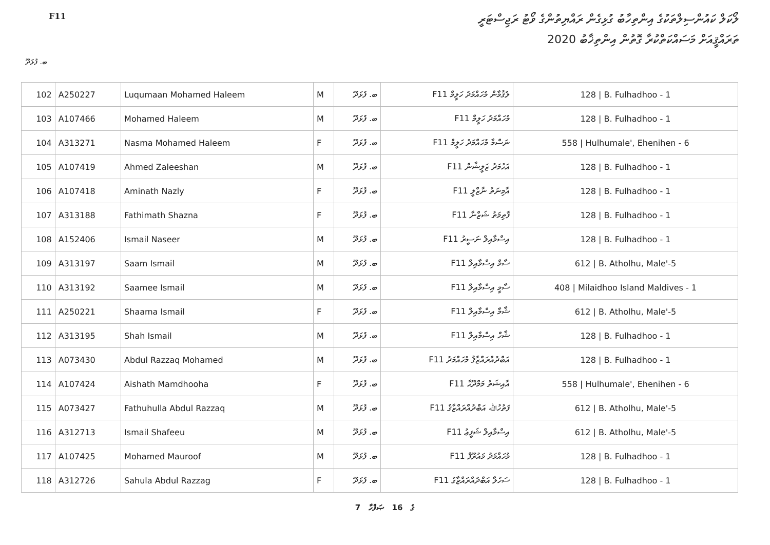F11
ލޯކަލް ކައުންސިލްތަކުގެ އިންތިހާބު ގުޅިގެން ރައްޔިތުންގެ ވޯޓު ރަޖިސްޓަރީ
ތަރައްޤީއަށް މަސައްކަތްކުރާ ގޮތުން އިންތިޚާބު 2020
ބ. ފުޅަދޫ
| 102 | A250227 | Luqumaan Mohamed Haleem | M | ބ. ފުޅަދޫ | F11 ލުޤުމާން މުހައްމަދު ހަލީމް | 128 / B. Fulhadhoo - 1 |
| 103 | A107466 | Mohamed Haleem | M | ބ. ފުޅަދޫ | F11 މުހައްމަދު ހަލީމް | 128 / B. Fulhadhoo - 1 |
| 104 | A313271 | Nasma Mohamed Haleem | F | ބ. ފުޅަދޫ | F11 ނަސްމާ މުހައްމަދު ހަލީމް | 558 / Hulhumale', Ehenihen - 6 |
| 105 | A107419 | Ahmed Zaleeshan | M | ބ. ފުޅަދޫ | F11 އަހުމަދު ޒަލީޝާން | 128 / B. Fulhadhoo - 1 |
| 106 | A107418 | Aminath Nazly | F | ބ. ފުޅަދޫ | F11 އާމިނަތު ނާޒްލީ | 128 / B. Fulhadhoo - 1 |
| 107 | A313188 | Fathimath Shazna | F | ބ. ފުޅަދޫ | F11 ފާތިމަތު ޝަޒްނާ | 128 / B. Fulhadhoo - 1 |
| 108 | A152406 | Ismail Naseer | M | ބ. ފުޅަދޫ | F11 އިސްމާއިލް ނަސީރު | 128 / B. Fulhadhoo - 1 |
| 109 | A313197 | Saam Ismail | M | ބ. ފުޅަދޫ | F11 ސާމް އިސްމާއިލް | 612 / B. Atholhu, Male'-5 |
| 110 | A313192 | Saamee Ismail | M | ބ. ފުޅަދޫ | F11 ސާމީ އިސްމާއިލް | 408 / Milaidhoo Island Maldives - 1 |
| 111 | A250221 | Shaama Ismail | F | ބ. ފުޅަދޫ | F11 ޝާމާ އިސްމާއިލް | 612 / B. Atholhu, Male'-5 |
| 112 | A313195 | Shah Ismail | M | ބ. ފުޅަދޫ | F11 ޝާހް އިސްމާއިލް | 128 / B. Fulhadhoo - 1 |
| 113 | A073430 | Abdul Razzaq Mohamed | M | ބ. ފުޅަދޫ | F11 އަބްދުއްރައްޒާޤު މުހައްމަދު | 128 / B. Fulhadhoo - 1 |
| 114 | A107424 | Aishath Mamdhooha | F | ބ. ފުޅަދޫ | F11 އާއިޝަތު މަމްދޫޙާ | 558 / Hulhumale', Ehenihen - 6 |
| 115 | A073427 | Fathuhulla Abdul Razzaq | M | ބ. ފުޅަދޫ | F11 ފަތުހުﷲ އަބްދުއްރައްޒާޤު | 612 / B. Atholhu, Male'-5 |
| 116 | A312713 | Ismail Shafeeu | M | ބ. ފުޅަދޫ | F11 އިސްމާއިލް ޝަފީޢު | 612 / B. Atholhu, Male'-5 |
| 117 | A107425 | Mohamed Mauroof | M | ބ. ފުޅަދޫ | F11 މުހައްމަދު މައުރޫފް | 128 / B. Fulhadhoo - 1 |
| 118 | A312726 | Sahula Abdul Razzag | F | ބ. ފުޅަދޫ | F11 ސަހުލާ އަބްދުއްރައްޒާގު | 128 / B. Fulhadhoo - 1 |
7 ގެ 16 ޞަފްހާ